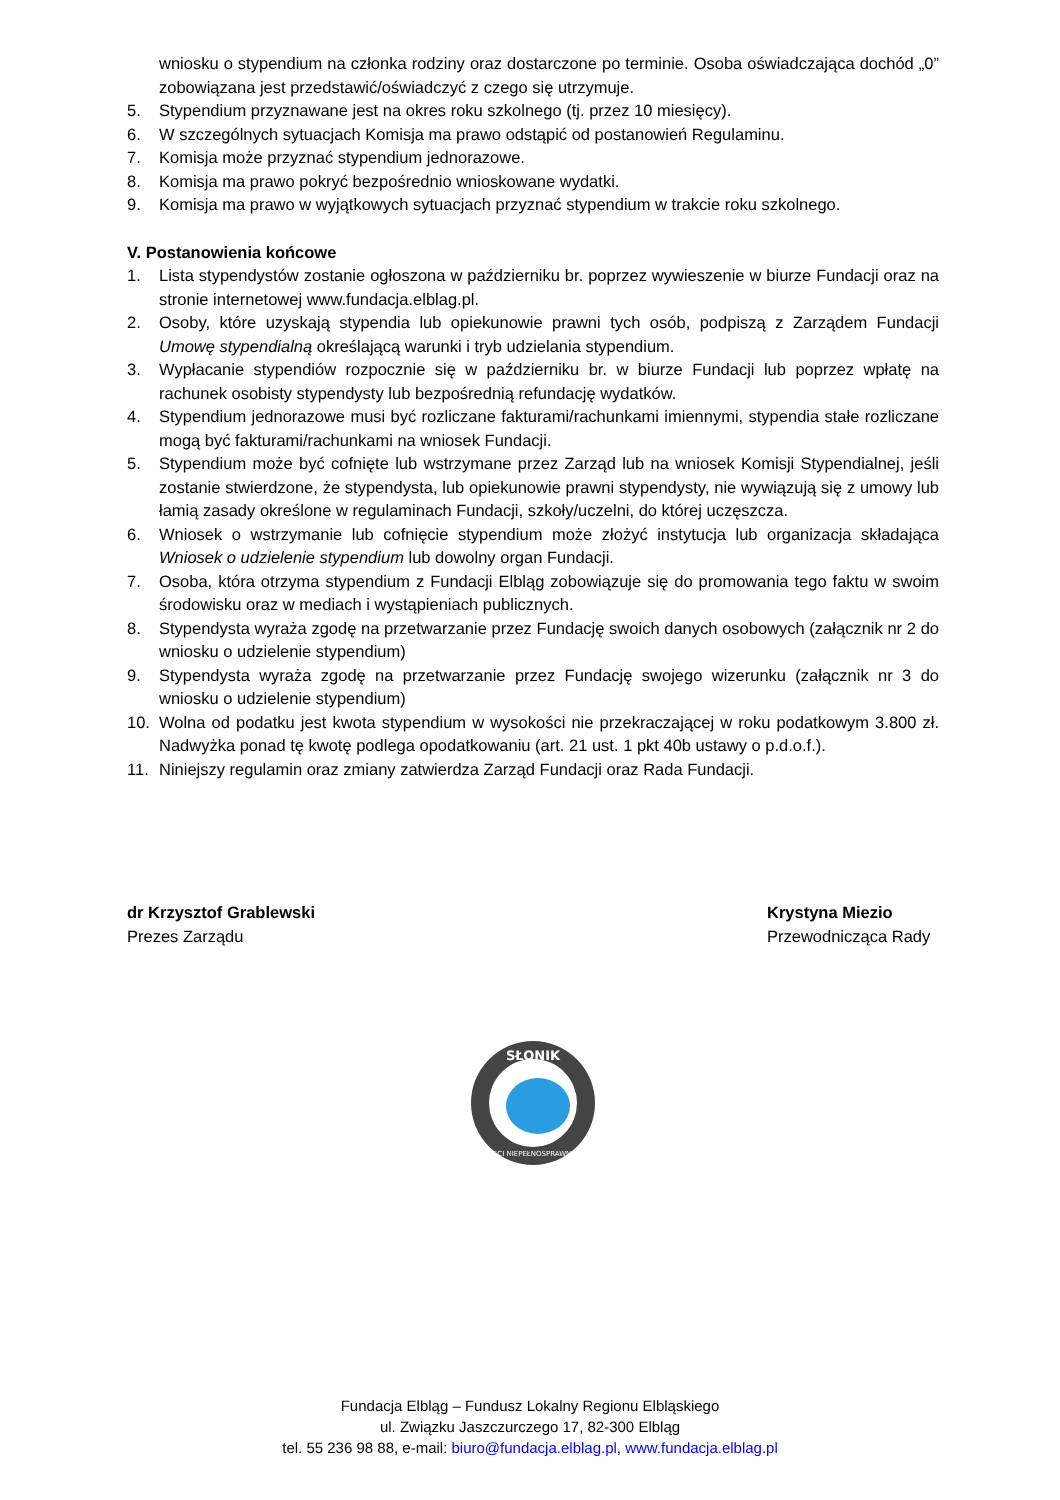wniosku o stypendium na członka rodziny oraz dostarczone po terminie. Osoba oświadczająca dochód „0” zobowiązana jest przedstawić/oświadczyć z czego się utrzymuje.
5. Stypendium przyznawane jest na okres roku szkolnego (tj. przez 10 miesięcy).
6. W szczególnych sytuacjach Komisja ma prawo odstąpić od postanowień Regulaminu.
7. Komisja może przyznać stypendium jednorazowe.
8. Komisja ma prawo pokryć bezpośrednio wnioskowane wydatki.
9. Komisja ma prawo w wyjątkowych sytuacjach przyznać stypendium w trakcie roku szkolnego.
V. Postanowienia końcowe
1. Lista stypendystów zostanie ogłoszona w październiku br. poprzez wywieszenie w biurze Fundacji oraz na stronie internetowej www.fundacja.elblag.pl.
2. Osoby, które uzyskają stypendia lub opiekunowie prawni tych osób, podpiszą z Zarządem Fundacji Umowę stypendialną określającą warunki i tryb udzielania stypendium.
3. Wypłacanie stypendiów rozpocznie się w październiku br. w biurze Fundacji lub poprzez wpłatę na rachunek osobisty stypendysty lub bezpośrednią refundację wydatków.
4. Stypendium jednorazowe musi być rozliczane fakturami/rachunkami imiennymi, stypendia stałe rozliczane mogą być fakturami/rachunkami na wniosek Fundacji.
5. Stypendium może być cofnięte lub wstrzymane przez Zarząd lub na wniosek Komisji Stypendialnej, jeśli zostanie stwierdzone, że stypendysta, lub opiekunowie prawni stypendysty, nie wywiązują się z umowy lub łamią zasady określone w regulaminach Fundacji, szkoły/uczelni, do której uczęszcza.
6. Wniosek o wstrzymanie lub cofnięcie stypendium może złożyć instytucja lub organizacja składająca Wniosek o udzielenie stypendium lub dowolny organ Fundacji.
7. Osoba, która otrzyma stypendium z Fundacji Elbląg zobowiązuje się do promowania tego faktu w swoim środowisku oraz w mediach i wystąpieniach publicznych.
8. Stypendysta wyraża zgodę na przetwarzanie przez Fundację swoich danych osobowych (załącznik nr 2 do wniosku o udzielenie stypendium)
9. Stypendysta wyraża zgodę na przetwarzanie przez Fundację swojego wizerunku (załącznik nr 3 do wniosku o udzielenie stypendium)
10. Wolna od podatku jest kwota stypendium w wysokości nie przekraczającej w roku podatkowym 3.800 zł. Nadwyżka ponad tę kwotę podlega opodatkowaniu (art. 21 ust. 1 pkt 40b ustawy o p.d.o.f.).
11. Niniejszy regulamin oraz zmiany zatwierdza Zarząd Fundacji oraz Rada Fundacji.
dr Krzysztof Grablewski
Prezes Zarządu
Krystyna Miezio
Przewodnicząca Rady
SŁONIK
DZIECI NIEPEŁNOSPRAWNYCH
Fundacja Elbląg – Fundusz Lokalny Regionu Elbląskiego
ul. Związku Jaszczurczego 17, 82-300 Elbląg
tel. 55 236 98 88, e-mail: biuro@fundacja.elblag.pl, www.fundacja.elblag.pl